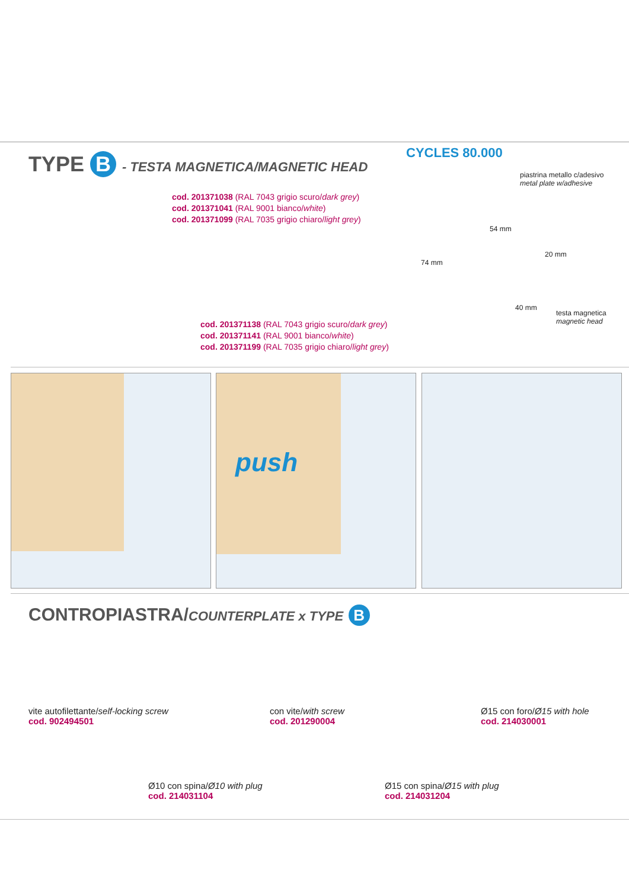TYPE B - TESTA MAGNETICA/MAGNETIC HEAD
CYCLES 80.000
piastrina metallo c/adesivo
metal plate w/adhesive
cod. 201371038 (RAL 7043 grigio scuro/dark grey)
cod. 201371041 (RAL 9001 bianco/white)
cod. 201371099 (RAL 7035 grigio chiaro/light grey)
54 mm
20 mm
74 mm
40 mm
testa magnetica
magnetic head
cod. 201371138 (RAL 7043 grigio scuro/dark grey)
cod. 201371141 (RAL 9001 bianco/white)
cod. 201371199 (RAL 7035 grigio chiaro/light grey)
push
CONTROPIASTRA/COUNTERPLATE x TYPE B
vite autofilettante/self-locking screw
cod. 902494501
con vite/with screw
cod. 201290004
Ø15 con foro/Ø15 with hole
cod. 214030001
Ø10 con spina/Ø10 with plug
cod. 214031104
Ø15 con spina/Ø15 with plug
cod. 214031204